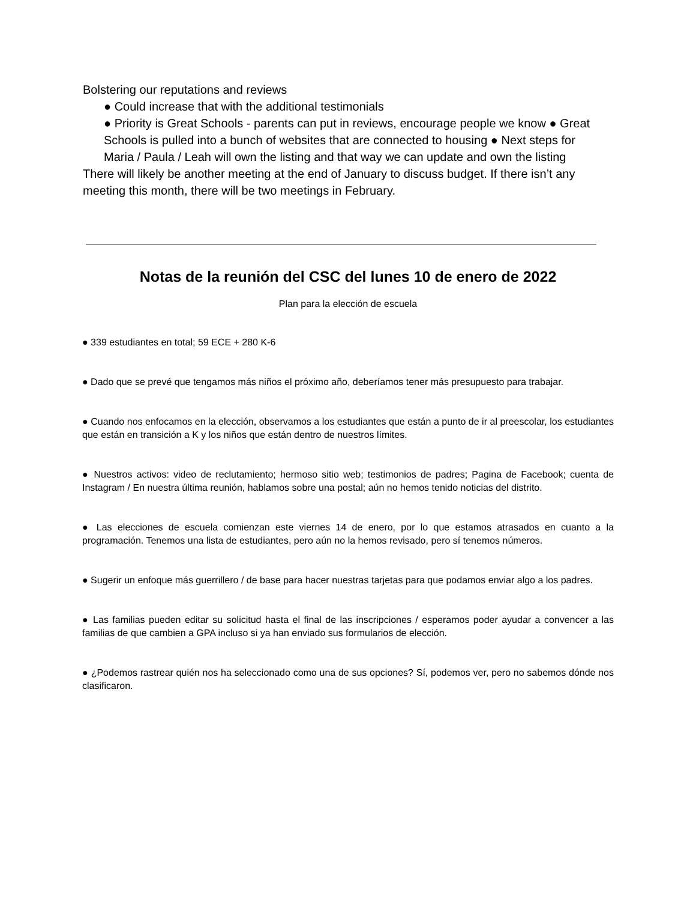Bolstering our reputations and reviews
● Could increase that with the additional testimonials
● Priority is Great Schools - parents can put in reviews, encourage people we know ● Great Schools is pulled into a bunch of websites that are connected to housing ● Next steps for Maria / Paula / Leah will own the listing and that way we can update and own the listing
There will likely be another meeting at the end of January to discuss budget. If there isn’t any meeting this month, there will be two meetings in February.
Notas de la reunión del CSC del lunes 10 de enero de 2022
Plan para la elección de escuela
● 339 estudiantes en total; 59 ECE + 280 K-6
● Dado que se prevé que tengamos más niños el próximo año, deberíamos tener más presupuesto para trabajar.
● Cuando nos enfocamos en la elección, observamos a los estudiantes que están a punto de ir al preescolar, los estudiantes que están en transición a K y los niños que están dentro de nuestros límites.
● Nuestros activos: video de reclutamiento; hermoso sitio web; testimonios de padres; Pagina de Facebook; cuenta de Instagram / En nuestra última reunión, hablamos sobre una postal; aún no hemos tenido noticias del distrito.
● Las elecciones de escuela comienzan este viernes 14 de enero, por lo que estamos atrasados en cuanto a la programación. Tenemos una lista de estudiantes, pero aún no la hemos revisado, pero sí tenemos números.
● Sugerir un enfoque más guerrillero / de base para hacer nuestras tarjetas para que podamos enviar algo a los padres.
● Las familias pueden editar su solicitud hasta el final de las inscripciones / esperamos poder ayudar a convencer a las familias de que cambien a GPA incluso si ya han enviado sus formularios de elección.
● ¿Podemos rastrear quién nos ha seleccionado como una de sus opciones? Sí, podemos ver, pero no sabemos dónde nos clasificaron.